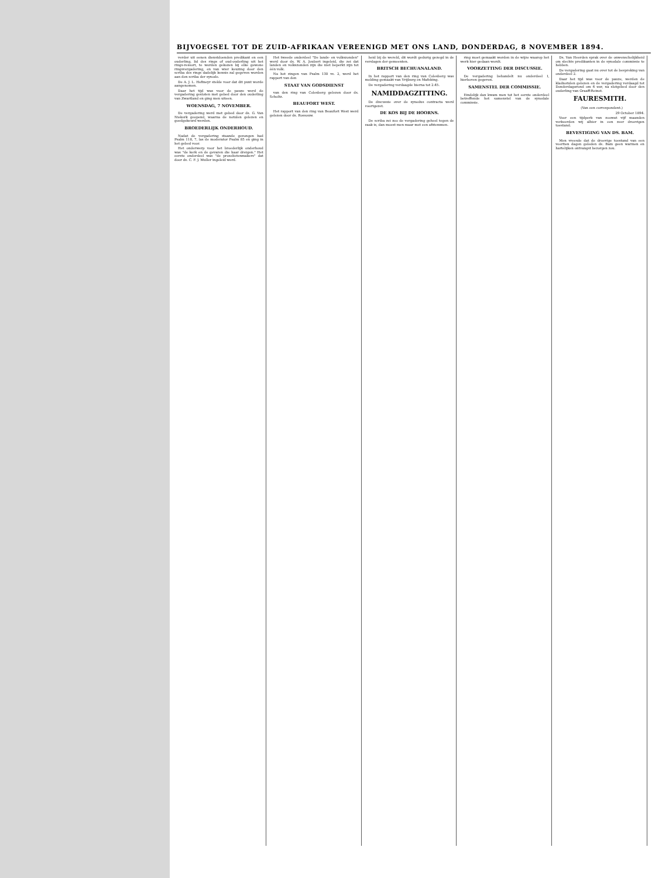BIJVOEGSEL TOT DE ZUID-AFRIKAAN VEREENIGD MET ONS LAND, DONDERDAG, 8 NOVEMBER 1894.
verder uit eenen dienstdoenden predikant en een ouderling, lid des rings of oud-ouderling uit het rings-ressort, te worden gekozen bij elke gewone ringsvergadering, en van wier keuzing door den scriba des rings dadelijk kennis zal gegeven worden aan den scriba der synode.
De A. J. L. Hofmeyr stelde voor dat dit punt worde aangenomen.
Daar het tijd was voor de pauze werd de vergadering gesloten met gebed door den ouderling van Zwartland en ging men uiteen.
WOENSDAG, 7 NOVEMBER.
De vergadering werd met gebed door ds. G. Van Niekerk geopend, waarna de notulen gelezen en goedgekeurd werden.
BROEDERLIJK ONDERHOUD.
Nadat de vergadering staande gezongen had Psalm 118, 7, las de moderator Psalm 85 en ging in het gebed voor.
Het onderwerp voor het broederlijk onderhoud was "de kerk en de gevaren die haar dreigen." Het eerste onderdeel was "de proselietenmakers" dat door ds. C. F. J. Muller ingeleid werd.
Het tweede onderdeel "De lands- en volkszonden" werd door ds. W. A. Joubert ingeleid, die zei dat landen en volkszonden zijn die niet beperkt zijn tot één volk.
Na het zingen van Psalm 130 vs. 2, werd het rapport van den
STAAT VAN GODSDIENST
van den ring van Colesberg gelezen door ds. Scholtz.
BEAUFORT WEST.
Het rapport van den ring van Beaufort West werd gelezen door ds. Rossouw.
heid bij de wereld, dit wordt gedurig gezegd in de verslagen der gemeenten.
BRITSCH BECHUANALAND.
In het rapport van den ring van Colesberg was melding gemaakt van Vrijburg en Mafeking.
De vergadering verdaagde hierna tot 2.45.
NAMIDDAGZITTING.
De discussie over de synodus contracta werd voortgezet.
DE KOS BIJ DE HOORNS.
De scriba zei zoo de vergadering geheel tegen de zaak is, dan moest men maar met een afstemmen.
ring moet gemaakt worden in de wijze waarop het werk hier gedaan wordt.
VOORZETTING DER DISCUSSIE.
De vergadering behandelt nu onderdeel I, hierboven gegeven.
SAMENSTEL DER COMMISSIE.
Eindelijk dan kwam men tot het eerste onderdeel betreffende het samenstel van de synodale commissie.
Ds. Van Heerden sprak over de onwenschelijkheid om slechts predikanten in de synodale commissie te hebben.
De vergadering gaat nu over tot de bespreking van onderdeel 2.
Daar het tijd was voor de pauze, werden de kladnotulen gelezen en de vergadering verdaagd tot Donderdagavond om 6 uur, na slotgebed door den ouderling van Graaff-Reinet.
FAURESMITH.
(Van een correspondent.)
29 October 1894.
Voor een tijdperk van zoowat vijf maanden verkeerden wij alhier in een zeer droevigen toestand.
BEVESTIGING VAN DS. BAM.
Men vreesde dat de droevige toestand van een veertien dagen geleden ds. Bam geen warmen en hartelijken ontvangst bezorgen zou.